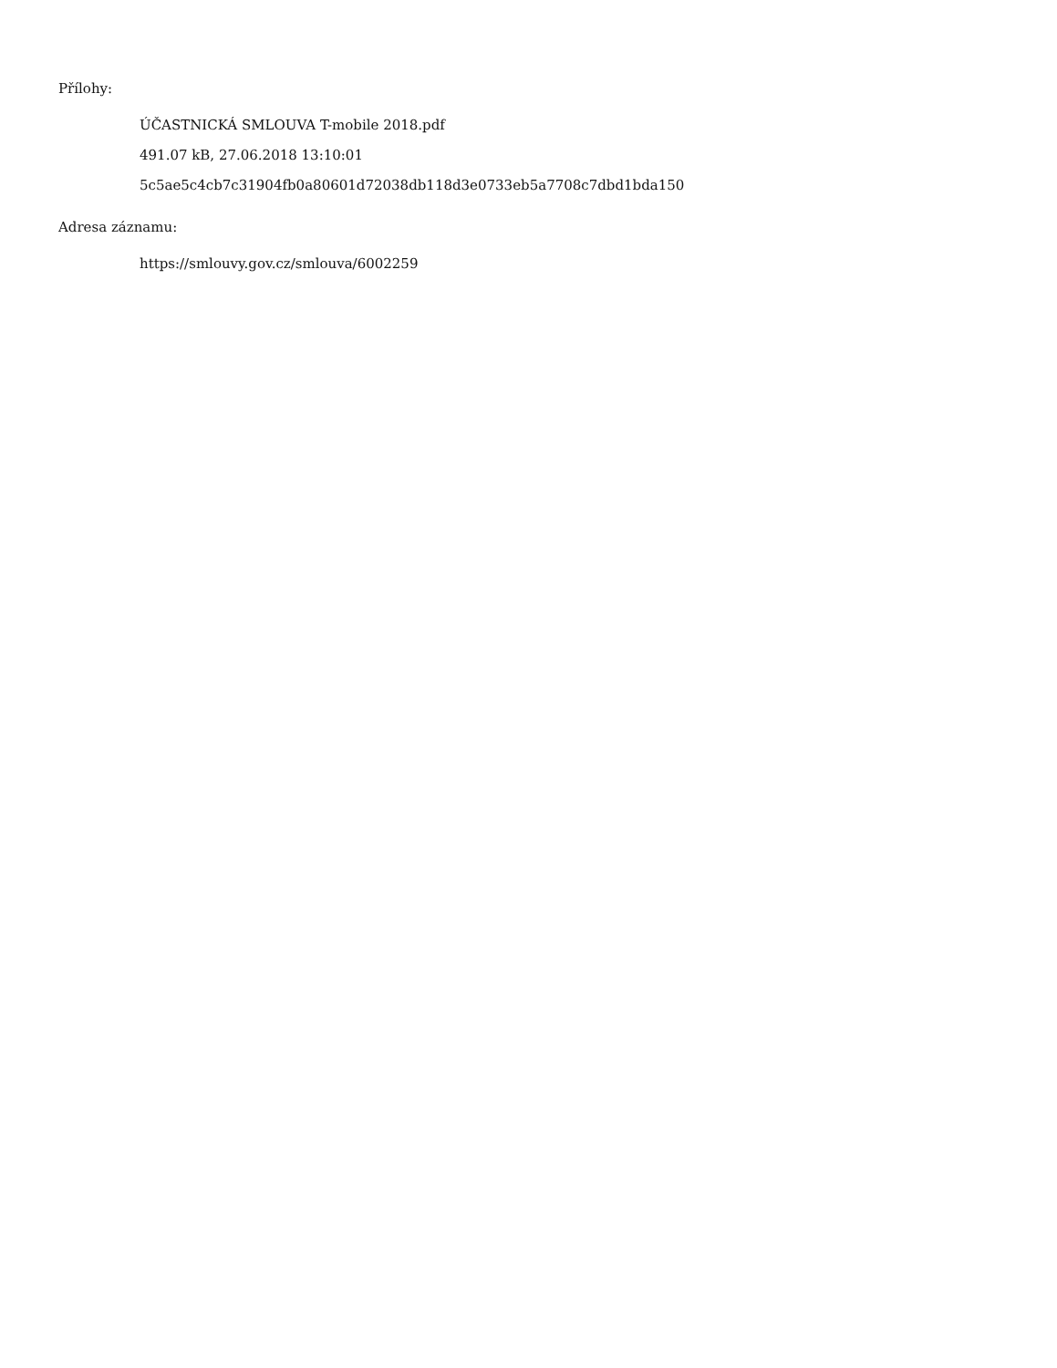Přílohy:
ÚČASTNICKÁ SMLOUVA T-mobile 2018.pdf
491.07 kB, 27.06.2018 13:10:01
5c5ae5c4cb7c31904fb0a80601d72038db118d3e0733eb5a7708c7dbd1bda150
Adresa záznamu:
https://smlouvy.gov.cz/smlouva/6002259